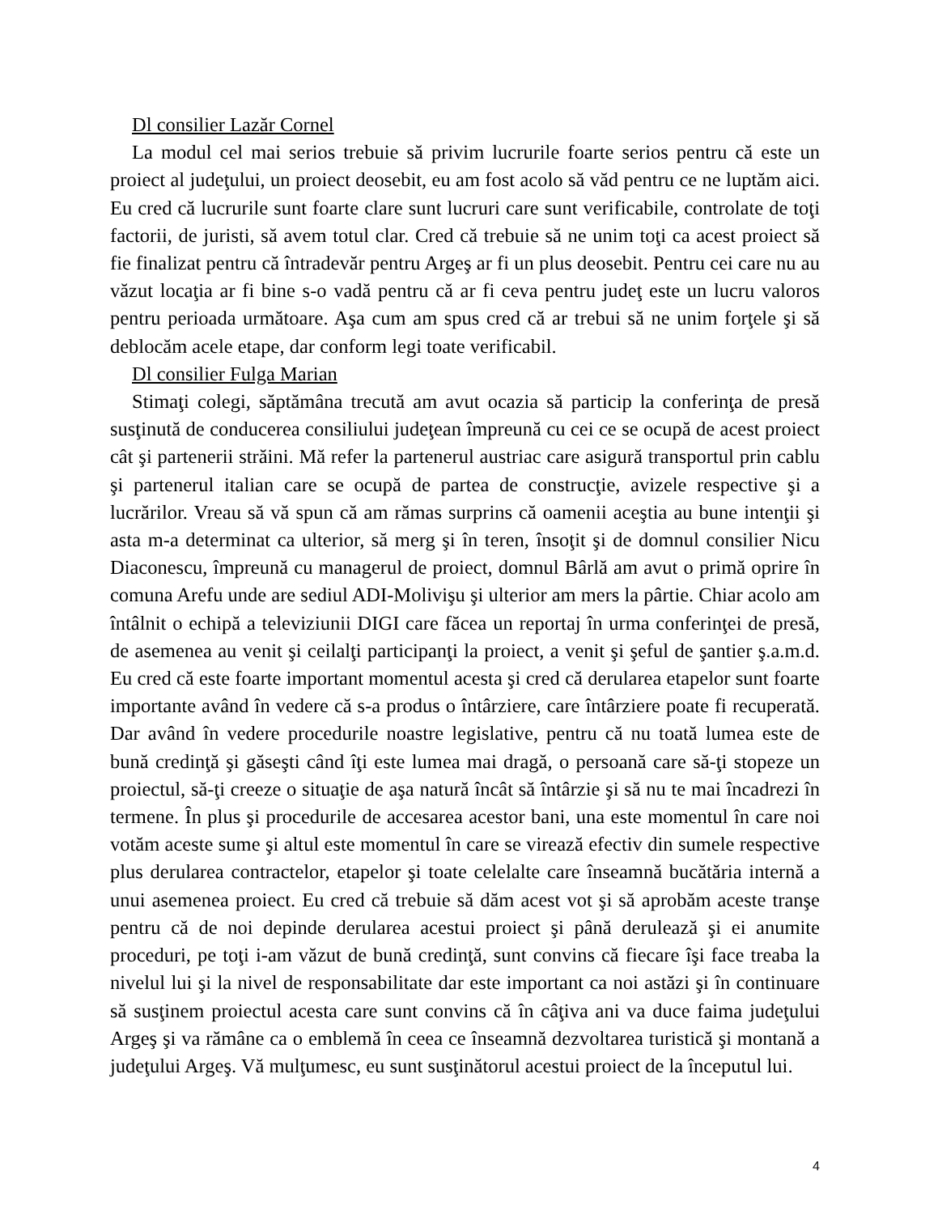Dl consilier Lazăr Cornel
La modul cel mai serios trebuie să privim lucrurile foarte serios pentru că este un proiect al judeţului, un proiect deosebit, eu am fost acolo să văd pentru ce ne luptăm aici. Eu cred că lucrurile sunt foarte clare sunt lucruri care sunt verificabile, controlate de toţi factorii, de juristi, să avem totul clar. Cred că trebuie să ne unim toţi ca acest proiect să fie finalizat pentru că întradevăr pentru Argeş ar fi un plus deosebit. Pentru cei care nu au văzut locaţia ar fi bine s-o vadă pentru că ar fi ceva pentru judeţ este un lucru valoros pentru perioada următoare. Aşa cum am spus cred că ar trebui să ne unim forţele şi să deblocăm acele etape, dar conform legi toate verificabil.
Dl consilier Fulga Marian
Stimaţi colegi, săptămâna trecută am avut ocazia să particip la conferinţa de presă susţinută de conducerea consiliului judeţean împreună cu cei ce se ocupă de acest proiect cât şi partenerii străini. Mă refer la partenerul austriac care asigură transportul prin cablu şi partenerul italian care se ocupă de partea de construcţie, avizele respective şi a lucrărilor. Vreau să vă spun că am rămas surprins că oamenii aceştia au bune intenţii şi asta m-a determinat ca ulterior, să merg şi în teren, însoţit şi de domnul consilier Nicu Diaconescu, împreună cu managerul de proiect, domnul Bârlă am avut o primă oprire în comuna Arefu unde are sediul ADI-Molivişu şi ulterior am mers la pârtie. Chiar acolo am întâlnit o echipă a televiziunii DIGI care făcea un reportaj în urma conferinţei de presă, de asemenea au venit şi ceilalţi participanţi la proiect, a venit şi şeful de şantier ş.a.m.d. Eu cred că este foarte important momentul acesta şi cred că derularea etapelor sunt foarte importante având în vedere că s-a produs o întârziere, care întârziere poate fi recuperată. Dar având în vedere procedurile noastre legislative, pentru că nu toată lumea este de bună credinţă şi găseşti când îţi este lumea mai dragă, o persoană care să-ţi stopeze un proiectul, să-ţi creeze o situaţie de aşa natură încât să întârzie şi să nu te mai încadrezi în termene. În plus şi procedurile de accesarea acestor bani, una este momentul în care noi votăm aceste sume şi altul este momentul în care se virează efectiv din sumele respective plus derularea contractelor, etapelor şi toate celelalte care înseamnă bucătăria internă a unui asemenea proiect. Eu cred că trebuie să dăm acest vot şi să aprobăm aceste tranşe pentru că de noi depinde derularea acestui proiect şi până derulează şi ei anumite proceduri, pe toţi i-am văzut de bună credinţă, sunt convins că fiecare îşi face treaba la nivelul lui şi la nivel de responsabilitate dar este important ca noi astăzi şi în continuare să susţinem proiectul acesta care sunt convins că în câţiva ani va duce faima judeţului Argeş şi va rămâne ca o emblemă în ceea ce înseamnă dezvoltarea turistică şi montană a judeţului Argeş. Vă mulţumesc, eu sunt susţinătorul acestui proiect de la începutul lui.
4